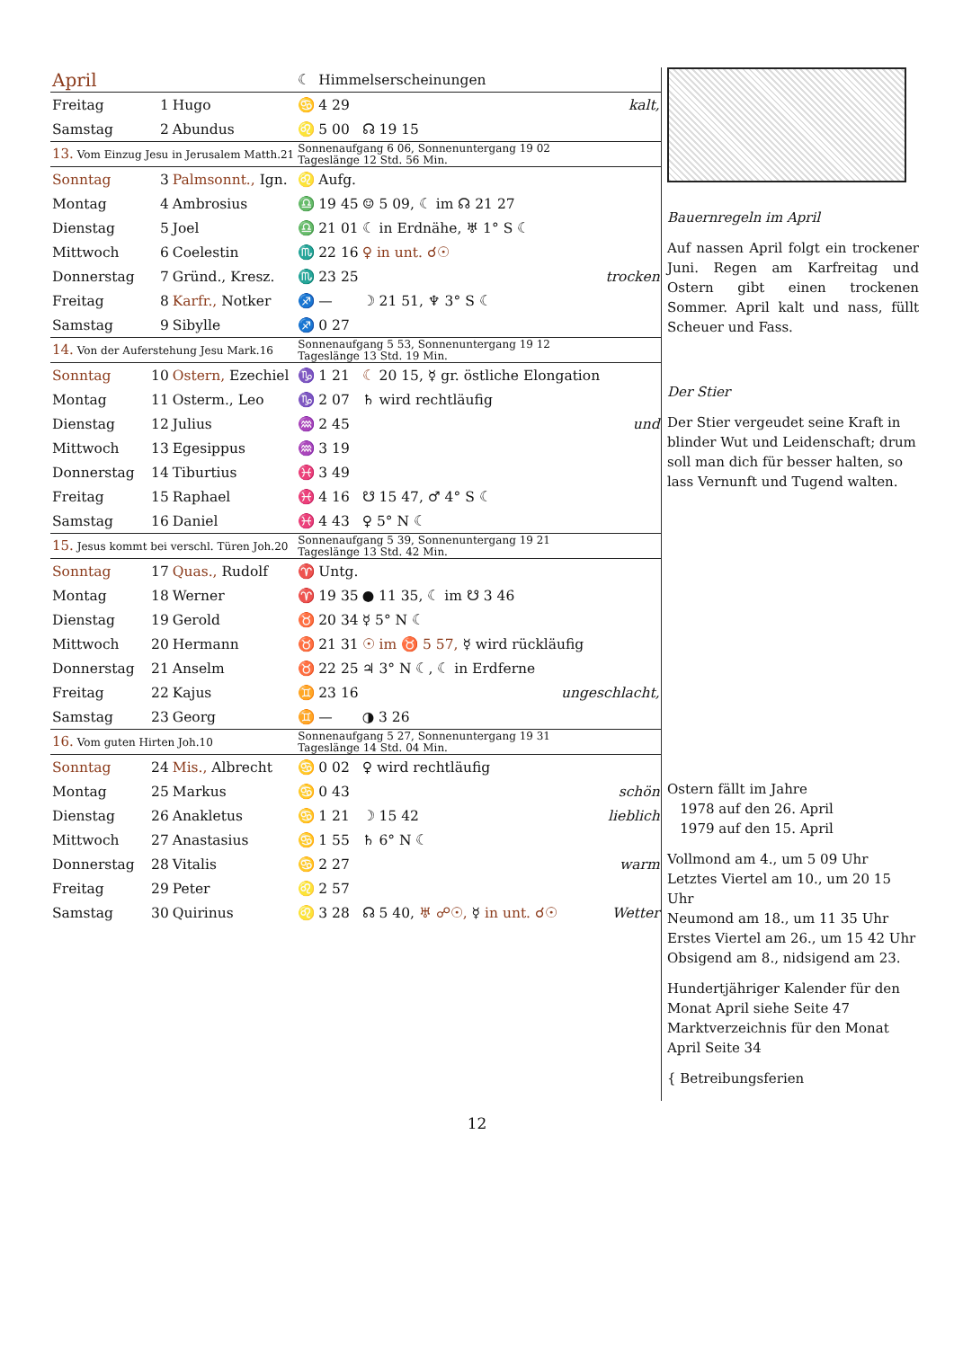| April | | | ☾ | Himmelserscheinungen | | |
| Freitag | 1 | Hugo | ♋ | 4 29 | | kalt, |
| Samstag | 2 | Abundus | ♌ | 5 00 | ☊ 19 15 | |
| 13. Vom Einzug Jesu in Jerusalem Matth.21 | | | Sonnenaufgang 6 06, Sonnenuntergang 19 02 Tageslänge 12 Std. 56 Min. | | | |
| Sonntag | 3 | Palmsonnt., Ign. | ♌ | Aufg. | | |
| Montag | 4 | Ambrosius | ♎ | 19 45 | ☺ 5 09, ☾ im ☊ 21 27 | |
| Dienstag | 5 | Joel | ♎ | 21 01 | ☾ in Erdnähe, ♅ 1° S ☾ | |
| Mittwoch | 6 | Coelestin | ♏ | 22 16 | ♀ in unt. ☌☉ | |
| Donnerstag | 7 | Gründ., Kresz. | ♏ | 23 25 | | trocken |
| Freitag | 8 | Karfr., Notker | ♐ | — | ☽ 21 51, ♆ 3° S ☾ | |
| Samstag | 9 | Sibylle | ♐ | 0 27 | | |
| 14. Von der Auferstehung Jesu Mark.16 | | | Sonnenaufgang 5 53, Sonnenuntergang 19 12 Tageslänge 13 Std. 19 Min. | | | |
| Sonntag | 10 | Ostern, Ezechiel | ♑ | 1 21 | ☾ 20 15, ☿ gr. östliche Elongation | |
| Montag | 11 | Osterm., Leo | ♑ | 2 07 | ♄ wird rechtläufig | |
| Dienstag | 12 | Julius | ♒ | 2 45 | | und |
| Mittwoch | 13 | Egesippus | ♒ | 3 19 | | |
| Donnerstag | 14 | Tiburtius | ♓ | 3 49 | | |
| Freitag | 15 | Raphael | ♓ | 4 16 | ☋ 15 47, ♂ 4° S ☾ | |
| Samstag | 16 | Daniel | ♓ | 4 43 | ♀ 5° N ☾ | |
| 15. Jesus kommt bei verschl. Türen Joh.20 | | | Sonnenaufgang 5 39, Sonnenuntergang 19 21 Tageslänge 13 Std. 42 Min. | | | |
| Sonntag | 17 | Quas., Rudolf | ♈ | Untg. | | |
| Montag | 18 | Werner | ♈ | 19 35 | ● 11 35, ☾ im ☋ 3 46 | |
| Dienstag | 19 | Gerold | ♉ | 20 34 | ☿ 5° N ☾ | |
| Mittwoch | 20 | Hermann | ♉ | 21 31 | ☉ im ♉ 5 57, ☿ wird rückläufig | |
| Donnerstag | 21 | Anselm | ♉ | 22 25 | ♃ 3° N ☾, ☾ in Erdferne | |
| Freitag | 22 | Kajus | ♊ | 23 16 | | ungeschlacht, |
| Samstag | 23 | Georg | ♊ | — | ◑ 3 26 | |
| 16. Vom guten Hirten Joh.10 | | | Sonnenaufgang 5 27, Sonnenuntergang 19 31 Tageslänge 14 Std. 04 Min. | | | |
| Sonntag | 24 | Mis., Albrecht | ♋ | 0 02 | ♀ wird rechtläufig | |
| Montag | 25 | Markus | ♋ | 0 43 | | schön |
| Dienstag | 26 | Anakletus | ♋ | 1 21 | ☽ 15 42 | lieblich |
| Mittwoch | 27 | Anastasius | ♋ | 1 55 | ♄ 6° N ☾ | |
| Donnerstag | 28 | Vitalis | ♋ | 2 27 | | warm |
| Freitag | 29 | Peter | ♌ | 2 57 | | |
| Samstag | 30 | Quirinus | ♌ | 3 28 | ☊ 5 40, ♅ ☍☉, ☿ in unt. ☌☉ | Wetter |
Bauernregeln im April
Auf nassen April folgt ein trockener Juni. Regen am Karfreitag und Ostern gibt einen trockenen Sommer. April kalt und nass, füllt Scheuer und Fass.
Der Stier
Der Stier vergeudet seine Kraft in blinder Wut und Leidenschaft; drum soll man dich für besser halten, so lass Vernunft und Tugend walten.
Ostern fällt im Jahre
1978 auf den 26. April
1979 auf den 15. April
Vollmond am 4., um 5 09 Uhr
Letztes Viertel am 10., um 20 15 Uhr
Neumond am 18., um 11 35 Uhr
Erstes Viertel am 26., um 15 42 Uhr
Obsigend am 8., nidsigend am 23.
Hundertjähriger Kalender für den Monat April siehe Seite 47
Marktverzeichnis für den Monat April Seite 34
{ Betreibungsferien
12